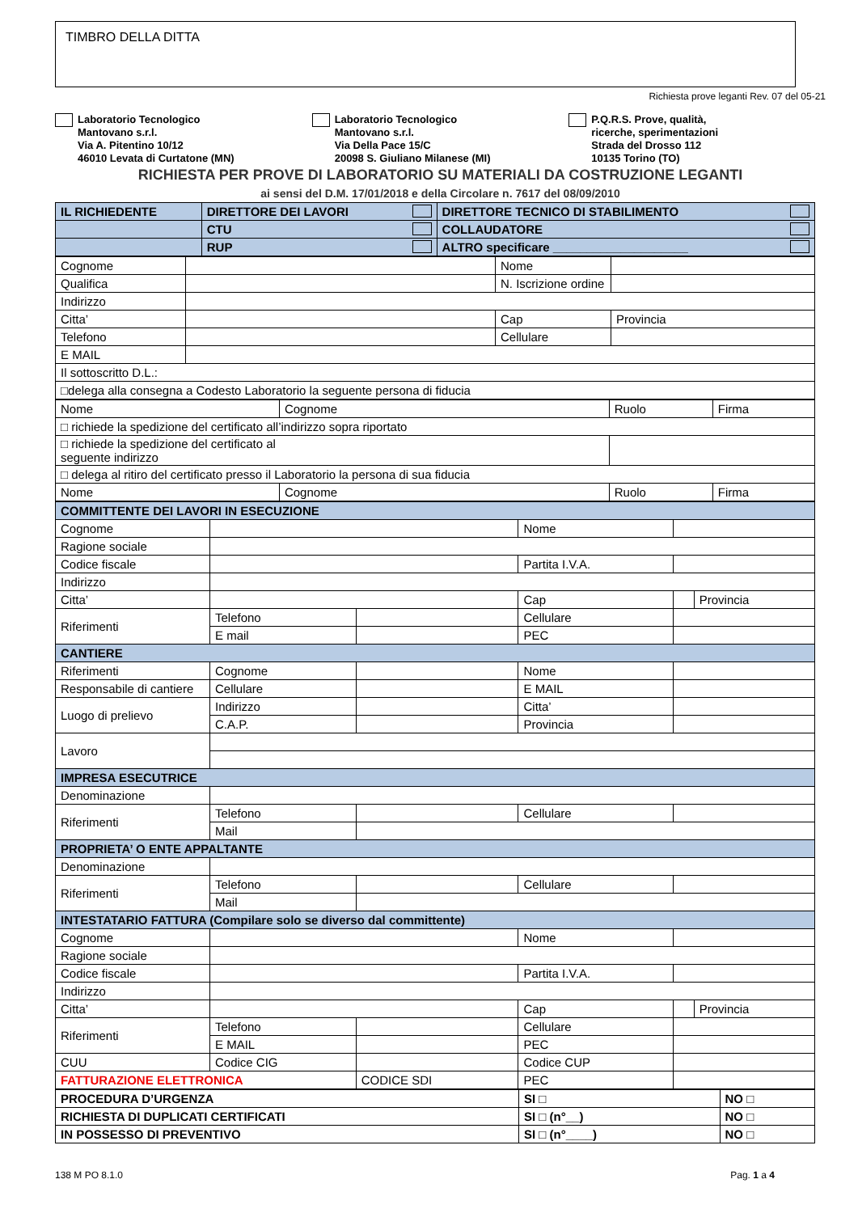TIMBRO DELLA DITTA
Richiesta prove leganti Rev. 07 del 05-21
Laboratorio Tecnologico
Mantovano s.r.l.
Via A. Pitentino 10/12
46010 Levata di Curtatone (MN)
Laboratorio Tecnologico
Mantovano s.r.l.
Via Della Pace 15/C
20098 S. Giuliano Milanese (MI)
P.Q.R.S. Prove, qualità,
ricerche, sperimentazioni
Strada del Drosso 112
10135 Torino (TO)
RICHIESTA PER PROVE DI LABORATORIO SU MATERIALI DA COSTRUZIONE LEGANTI
ai sensi del D.M. 17/01/2018 e della Circolare n. 7617 del 08/09/2010
| IL RICHIEDENTE | DIRETTORE DEI LAVORI | DIRETTORE TECNICO DI STABILIMENTO |
| --- | --- | --- |
| | CTU | COLLAUDATORE |
| | RUP | ALTRO specificare ____________________ |
| Cognome | | Nome | |
| Qualifica | | N. Iscrizione ordine | |
| Indirizzo | | | |
| Citta’ | | Cap | Provincia |
| Telefono | | Cellulare | |
| E MAIL | | | |
| Il sottoscritto D.L.: | | | |
| □delega alla consegna a Codesto Laboratorio la seguente persona di fiducia | | | |
| Nome | Cognome | Ruolo | Firma |
| □ richiede la spedizione del certificato all’indirizzo sopra riportato | | | |
| □ richiede la spedizione del certificato al seguente indirizzo | | | |
| □ delega al ritiro del certificato presso il Laboratorio la persona di sua fiducia | | | |
| Nome | Cognome | Ruolo | Firma |
| COMMITTENTE DEI LAVORI IN ESECUZIONE | | | | | |
| Cognome | | | Nome | | |
| Ragione sociale | | | | | |
| Codice fiscale | | | Partita I.V.A. | | |
| Indirizzo | | | | | |
| Citta’ | | | Cap | | Provincia |
| Riferimenti | Telefono | | Cellulare | | |
| | E mail | | PEC | | |
| CANTIERE | | | | | |
| Riferimenti | Cognome | | Nome | | |
| Responsabile di cantiere | Cellulare | | E MAIL | | |
| Luogo di prelievo | Indirizzo | | Citta’ | | |
| | C.A.P. | | Provincia | | |
| Lavoro | | | | | |
| IMPRESA ESECUTRICE | | | | | |
| Denominazione | | | | | |
| Riferimenti | Telefono | | Cellulare | | |
| | Mail | | | | |
| PROPRIETA’ O ENTE APPALTANTE | | | | | |
| Denominazione | | | | | |
| Riferimenti | Telefono | | Cellulare | | |
| | Mail | | | | |
| INTESTATARIO FATTURA (Compilare solo se diverso dal committente) | | | | | |
| Cognome | | | Nome | | |
| Ragione sociale | | | | | |
| Codice fiscale | | | Partita I.V.A. | | |
| Indirizzo | | | | | |
| Citta’ | | | Cap | | Provincia |
| Riferimenti | Telefono | | Cellulare | | |
| | E MAIL | | PEC | | |
| CUU | Codice CIG | | Codice CUP | | |
| FATTURAZIONE ELETTRONICA | | CODICE SDI | PEC | | |
| PROCEDURA D’URGENZA | SI □ | NO □ |
| RICHIESTA DI DUPLICATI CERTIFICATI | SI □ (n°__) | NO □ |
| IN POSSESSO DI PREVENTIVO | SI □ (n°____) | NO □ |
138 M PO 8.1.0 Pag. 1 a 4